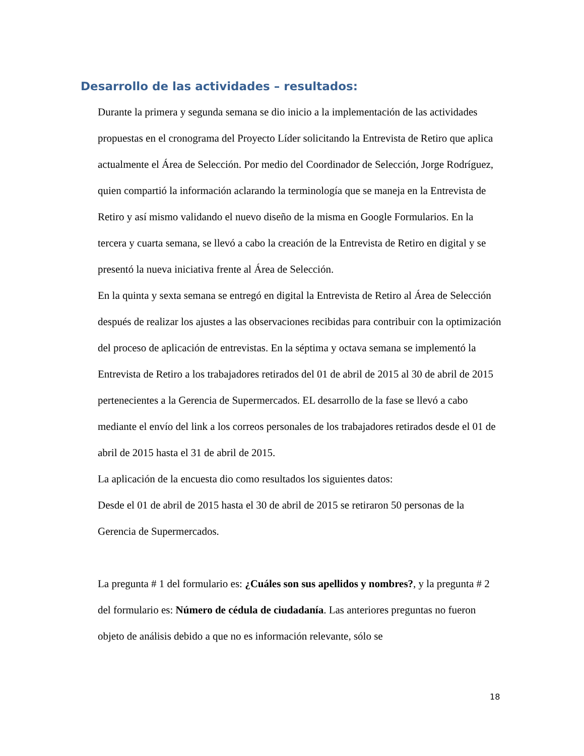Desarrollo de las actividades – resultados:
Durante la primera y segunda semana se dio inicio a la implementación de las actividades propuestas en el cronograma del Proyecto Líder solicitando la Entrevista de Retiro que aplica actualmente el Área de Selección. Por medio del Coordinador de Selección, Jorge Rodríguez, quien compartió la información aclarando la terminología que se maneja en la Entrevista de Retiro y así mismo validando el nuevo diseño de la misma en Google Formularios. En la tercera y cuarta semana, se llevó a cabo la creación de la Entrevista de Retiro en digital y se presentó la nueva iniciativa frente al Área de Selección.
En la quinta y sexta semana se entregó en digital la Entrevista de Retiro al Área de Selección después de realizar los ajustes a las observaciones recibidas para contribuir con la optimización del proceso de aplicación de entrevistas. En la séptima y octava semana se implementó la Entrevista de Retiro a los trabajadores retirados del 01 de abril de 2015 al 30 de abril de 2015 pertenecientes a la Gerencia de Supermercados. EL desarrollo de la fase se llevó a cabo mediante el envío del link a los correos personales de los trabajadores retirados desde el 01 de abril de 2015 hasta el 31 de abril de 2015.
La aplicación de la encuesta dio como resultados los siguientes datos:
Desde el 01 de abril de 2015 hasta el 30 de abril de 2015 se retiraron 50 personas de la Gerencia de Supermercados.
La pregunta # 1 del formulario es: ¿Cuáles son sus apellidos y nombres?, y la pregunta # 2 del formulario es: Número de cédula de ciudadanía. Las anteriores preguntas no fueron objeto de análisis debido a que no es información relevante, sólo se
18